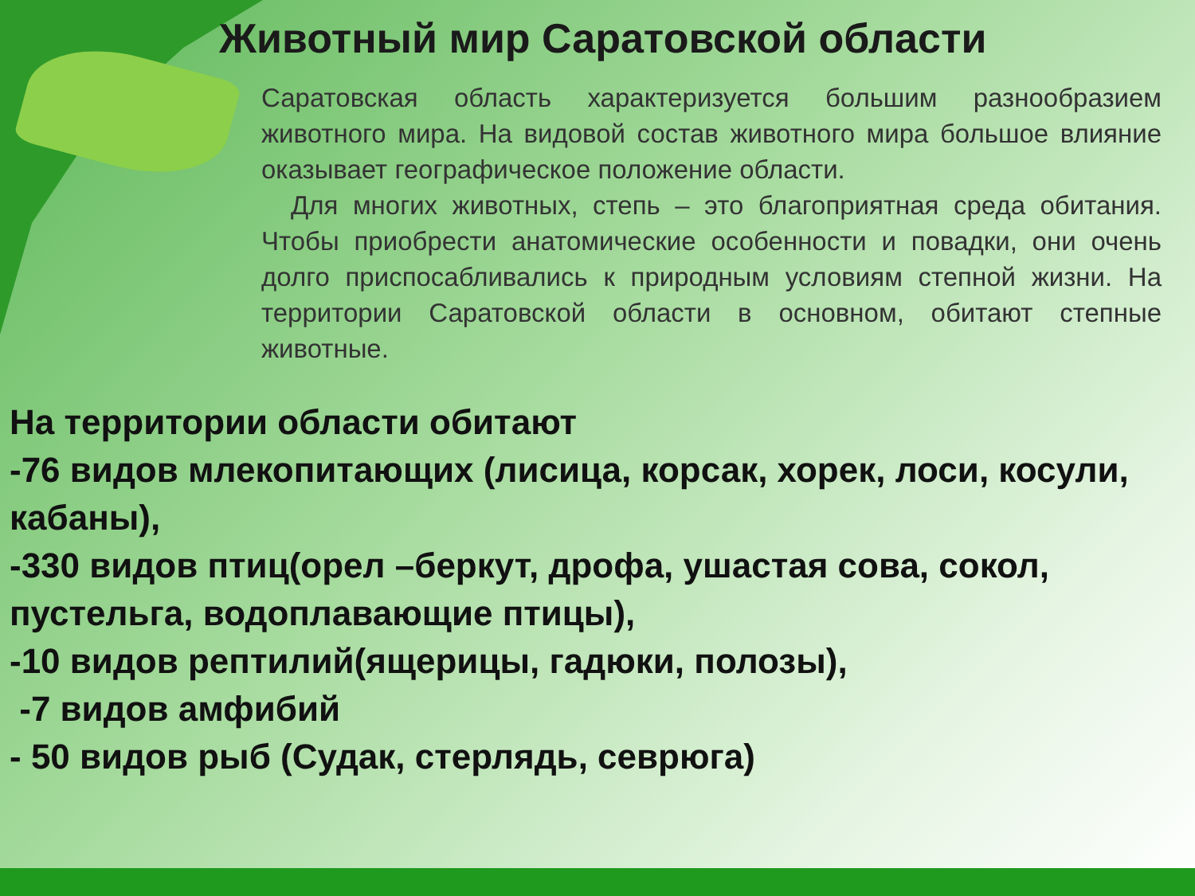Животный мир Саратовской области
Саратовская область характеризуется большим разнообразием животного мира. На видовой состав животного мира большое влияние оказывает географическое положение области.
Для многих животных, степь – это благоприятная среда обитания. Чтобы приобрести анатомические особенности и повадки, они очень долго приспосабливались к природным условиям степной жизни. На территории Саратовской области в основном, обитают степные животные.
На территории области обитают
-76 видов млекопитающих (лисица, корсак, хорек, лоси, косули, кабаны),
-330 видов птиц(орел –беркут, дрофа, ушастая сова, сокол, пустельга, водоплавающие птицы),
-10 видов рептилий(ящерицы, гадюки, полозы),
-7 видов амфибий
- 50 видов рыб (Судак, стерлядь, севрюга)